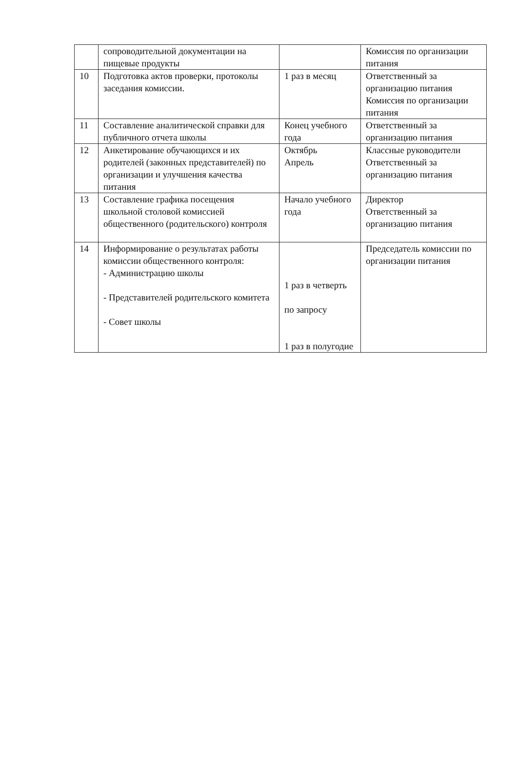| | сопроводительной документации на пищевые продукты | | Комиссия по организации питания |
| 10 | Подготовка актов проверки, протоколы заседания комиссии. | 1 раз в месяц | Ответственный за организацию питания Комиссия по организации питания |
| 11 | Составление аналитической справки для публичного отчета школы | Конец учебного года | Ответственный за организацию питания |
| 12 | Анкетирование обучающихся и их родителей (законных представителей) по организации и улучшения качества питания | Октябрь Апрель | Классные руководители Ответственный за организацию питания |
| 13 | Составление графика посещения школьной столовой комиссией общественного (родительского) контроля | Начало учебного года | Директор Ответственный за организацию питания |
| 14 | Информирование о результатах работы комиссии общественного контроля: - Администрацию школы - Представителей родительского комитета - Совет школы | 1 раз в четверть по запросу 1 раз в полугодие | Председатель комиссии по организации питания |